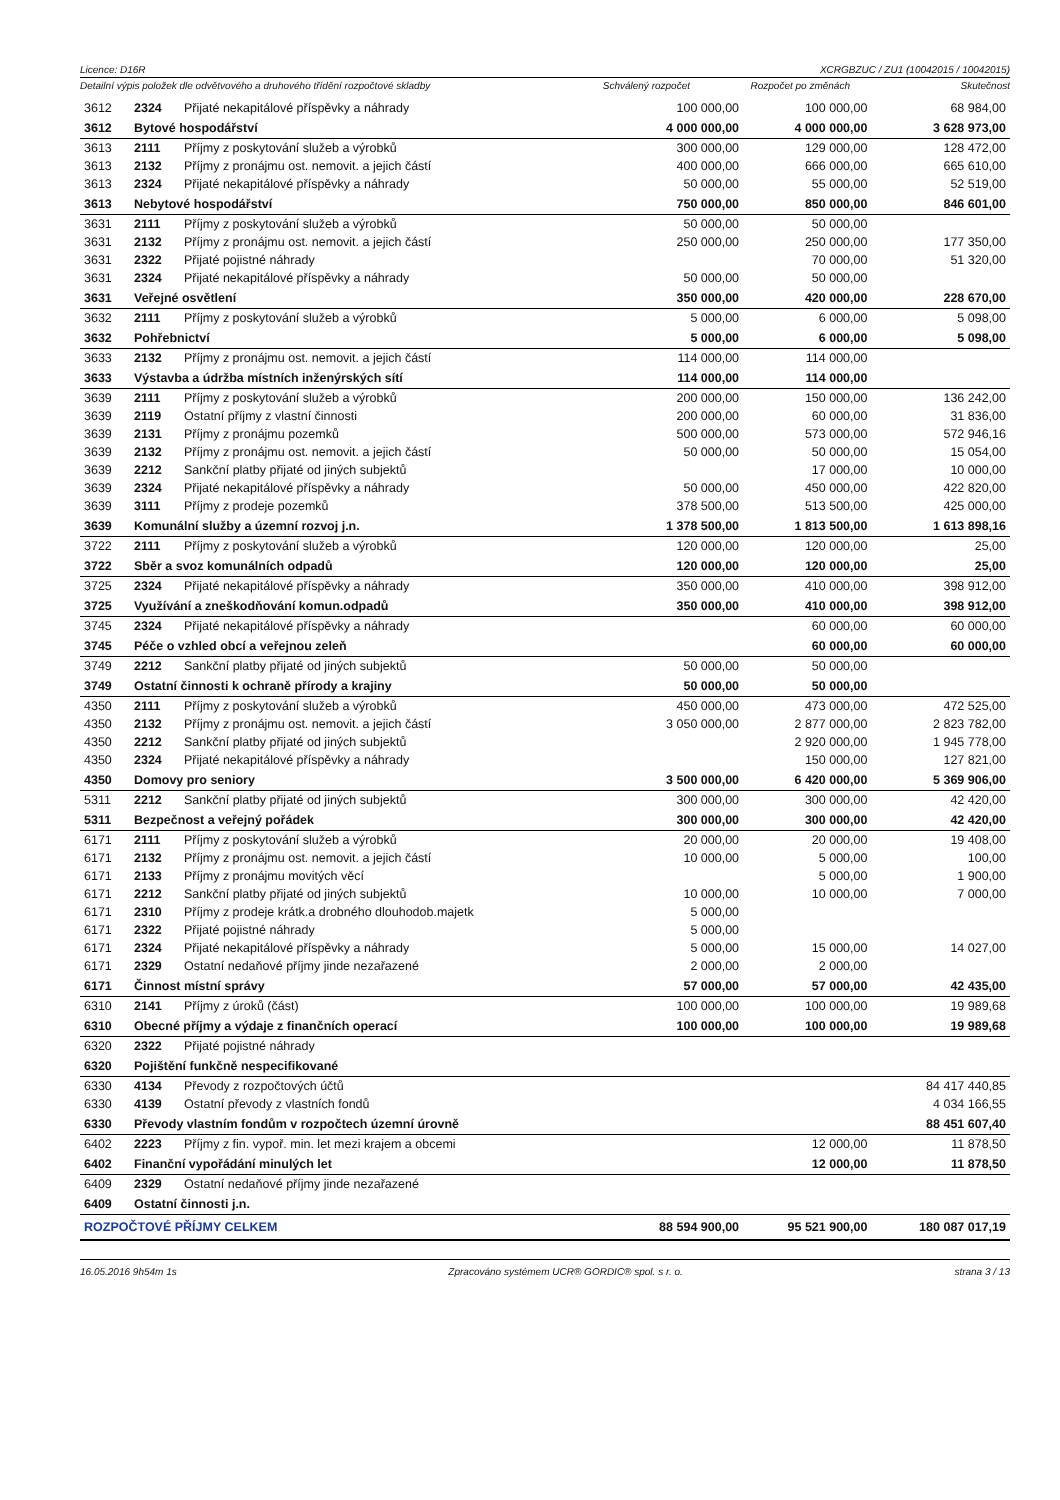Licence: D16R XCRGBZUC / ZU1 (10042015 / 10042015)
Detailní výpis položek dle odvětvového a druhového třídění rozpočtové skladby Schválený rozpočet Rozpočet po změnách Skutečnost
| 3612 | 2324 | Přijaté nekapitálové příspěvky a náhrady | 100 000,00 | 100 000,00 | 68 984,00 |
| 3612 | Bytové hospodářství | | 4 000 000,00 | 4 000 000,00 | 3 628 973,00 |
| 3613 | 2111 | Příjmy z poskytování služeb a výrobků | 300 000,00 | 129 000,00 | 128 472,00 |
| 3613 | 2132 | Příjmy z pronájmu ost. nemovit. a jejich částí | 400 000,00 | 666 000,00 | 665 610,00 |
| 3613 | 2324 | Přijaté nekapitálové příspěvky a náhrady | 50 000,00 | 55 000,00 | 52 519,00 |
| 3613 | Nebytové hospodářství | | 750 000,00 | 850 000,00 | 846 601,00 |
| 3631 | 2111 | Příjmy z poskytování služeb a výrobků | 50 000,00 | 50 000,00 | |
| 3631 | 2132 | Příjmy z pronájmu ost. nemovit. a jejich částí | 250 000,00 | 250 000,00 | 177 350,00 |
| 3631 | 2322 | Přijaté pojistné náhrady | | 70 000,00 | 51 320,00 |
| 3631 | 2324 | Přijaté nekapitálové příspěvky a náhrady | 50 000,00 | 50 000,00 | |
| 3631 | Veřejné osvětlení | | 350 000,00 | 420 000,00 | 228 670,00 |
| 3632 | 2111 | Příjmy z poskytování služeb a výrobků | 5 000,00 | 6 000,00 | 5 098,00 |
| 3632 | Pohřebnictví | | 5 000,00 | 6 000,00 | 5 098,00 |
| 3633 | 2132 | Příjmy z pronájmu ost. nemovit. a jejich částí | 114 000,00 | 114 000,00 | |
| 3633 | Výstavba a údržba místních inženýrských sítí | | 114 000,00 | 114 000,00 | |
| 3639 | 2111 | Příjmy z poskytování služeb a výrobků | 200 000,00 | 150 000,00 | 136 242,00 |
| 3639 | 2119 | Ostatní příjmy z vlastní činnosti | 200 000,00 | 60 000,00 | 31 836,00 |
| 3639 | 2131 | Příjmy z pronájmu pozemků | 500 000,00 | 573 000,00 | 572 946,16 |
| 3639 | 2132 | Příjmy z pronájmu ost. nemovit. a jejich částí | 50 000,00 | 50 000,00 | 15 054,00 |
| 3639 | 2212 | Sankční platby přijaté od jiných subjektů | | 17 000,00 | 10 000,00 |
| 3639 | 2324 | Přijaté nekapitálové příspěvky a náhrady | 50 000,00 | 450 000,00 | 422 820,00 |
| 3639 | 3111 | Příjmy z prodeje pozemků | 378 500,00 | 513 500,00 | 425 000,00 |
| 3639 | Komunální služby a územní rozvoj j.n. | | 1 378 500,00 | 1 813 500,00 | 1 613 898,16 |
| 3722 | 2111 | Příjmy z poskytování služeb a výrobků | 120 000,00 | 120 000,00 | 25,00 |
| 3722 | Sběr a svoz komunálních odpadů | | 120 000,00 | 120 000,00 | 25,00 |
| 3725 | 2324 | Přijaté nekapitálové příspěvky a náhrady | 350 000,00 | 410 000,00 | 398 912,00 |
| 3725 | Využívání a zneškodňování komun.odpadů | | 350 000,00 | 410 000,00 | 398 912,00 |
| 3745 | 2324 | Přijaté nekapitálové příspěvky a náhrady | | 60 000,00 | 60 000,00 |
| 3745 | Péče o vzhled obcí a veřejnou zeleň | | | 60 000,00 | 60 000,00 |
| 3749 | 2212 | Sankční platby přijaté od jiných subjektů | 50 000,00 | 50 000,00 | |
| 3749 | Ostatní činnosti k ochraně přírody a krajiny | | 50 000,00 | 50 000,00 | |
| 4350 | 2111 | Příjmy z poskytování služeb a výrobků | 450 000,00 | 473 000,00 | 472 525,00 |
| 4350 | 2132 | Příjmy z pronájmu ost. nemovit. a jejich částí | 3 050 000,00 | 2 877 000,00 | 2 823 782,00 |
| 4350 | 2212 | Sankční platby přijaté od jiných subjektů | | 2 920 000,00 | 1 945 778,00 |
| 4350 | 2324 | Přijaté nekapitálové příspěvky a náhrady | | 150 000,00 | 127 821,00 |
| 4350 | Domovy pro seniory | | 3 500 000,00 | 6 420 000,00 | 5 369 906,00 |
| 5311 | 2212 | Sankční platby přijaté od jiných subjektů | 300 000,00 | 300 000,00 | 42 420,00 |
| 5311 | Bezpečnost a veřejný pořádek | | 300 000,00 | 300 000,00 | 42 420,00 |
| 6171 | 2111 | Příjmy z poskytování služeb a výrobků | 20 000,00 | 20 000,00 | 19 408,00 |
| 6171 | 2132 | Příjmy z pronájmu ost. nemovit. a jejich částí | 10 000,00 | 5 000,00 | 100,00 |
| 6171 | 2133 | Příjmy z pronájmu movitých věcí | | 5 000,00 | 1 900,00 |
| 6171 | 2212 | Sankční platby přijaté od jiných subjektů | 10 000,00 | 10 000,00 | 7 000,00 |
| 6171 | 2310 | Příjmy z prodeje krátk.a drobného dlouhodob.majetk | 5 000,00 | | |
| 6171 | 2322 | Přijaté pojistné náhrady | 5 000,00 | | |
| 6171 | 2324 | Přijaté nekapitálové příspěvky a náhrady | 5 000,00 | 15 000,00 | 14 027,00 |
| 6171 | 2329 | Ostatní nedaňové příjmy jinde nezařazené | 2 000,00 | 2 000,00 | |
| 6171 | Činnost místní správy | | 57 000,00 | 57 000,00 | 42 435,00 |
| 6310 | 2141 | Příjmy z úroků (část) | 100 000,00 | 100 000,00 | 19 989,68 |
| 6310 | Obecné příjmy a výdaje z finančních operací | | 100 000,00 | 100 000,00 | 19 989,68 |
| 6320 | 2322 | Přijaté pojistné náhrady | | | |
| 6320 | Pojištění funkčně nespecifikované | | | | |
| 6330 | 4134 | Převody z rozpočtových účtů | | | 84 417 440,85 |
| 6330 | 4139 | Ostatní převody z vlastních fondů | | | 4 034 166,55 |
| 6330 | Převody vlastním fondům v rozpočtech územní úrovně | | | | 88 451 607,40 |
| 6402 | 2223 | Příjmy z fin. vypoř. min. let mezi krajem a obcemi | | 12 000,00 | 11 878,50 |
| 6402 | Finanční vypořádání minulých let | | | 12 000,00 | 11 878,50 |
| 6409 | 2329 | Ostatní nedaňové příjmy jinde nezařazené | | | |
| 6409 | Ostatní činnosti j.n. | | | | |
| ROZPOČTOVÉ PŘÍJMY CELKEM | | | 88 594 900,00 | 95 521 900,00 | 180 087 017,19 |
16.05.2016 9h54m 1s Zpracováno systémem UCR® GORDIC® spol. s r. o. strana 3 / 13